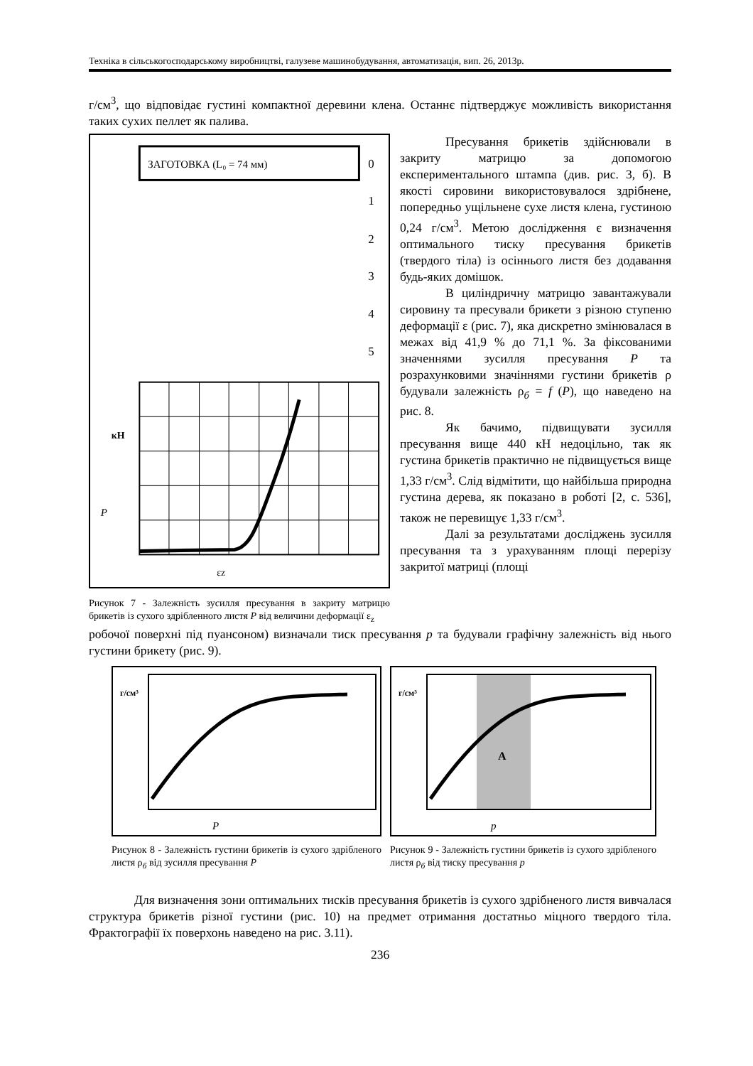Техніка в сільськогосподарському виробництві, галузеве машинобудування, автоматизація, вип. 26, 2013р.
г/см<sup>3</sup>, що відповідає густині компактної деревини клена. Останнє підтверджує можливість використання таких сухих пеллет як палива.
ЗАГОТОВКА (L₀ = 74 мм)
0
1
2
3
4
5
кН
P
εz
Рисунок 7 - Залежність зусилля пресування в закриту матрицю брикетів із сухого здрібленного листя P від величини деформації ε<sub>z</sub>
Пресування брикетів здійснювали в закриту матрицю за допомогою експериментального штампа (див. рис. 3, б). В якості сировини використовувалося здрібнене, попередньо ущільнене сухе листя клена, густиною 0,24 г/см<sup>3</sup>. Метою дослідження є визначення оптимального тиску пресування брикетів (твердого тіла) із осіннього листя без додавання будь-яких домішок.
В циліндричну матрицю завантажували сировину та пресували брикети з різною ступеню деформації ε (рис. 7), яка дискретно змінювалася в межах від 41,9 % до 71,1 %. За фіксованими значеннями зусилля пресування P та розрахунковими значіннями густини брикетів ρ будували залежність ρ<sub>б</sub> = f (P), що наведено на рис. 8.
Як бачимо, підвищувати зусилля пресування вище 440 кН недоцільно, так як густина брикетів практично не підвищується вище 1,33 г/см<sup>3</sup>. Слід відмітити, що найбільша природна густина дерева, як показано в роботі [2, с. 536], також не перевищує 1,33 г/см<sup>3</sup>.
Далі за результатами досліджень зусилля пресування та з урахуванням площі перерізу закритої матриці (площі
робочої поверхні під пуансоном) визначали тиск пресування p та будували графічну залежність від нього густини брикету (рис. 9).
г/см³
P
Рисунок 8 - Залежність густини брикетів із сухого здрібленого листя ρ<sub>б</sub> від зусилля пресування P
г/см³
A
p
Рисунок 9 - Залежність густини брикетів із сухого здрібленого листя ρ<sub>б</sub> від тиску пресування p
Для визначення зони оптимальних тисків пресування брикетів із сухого здрібненого листя вивчалася структура брикетів різної густини (рис. 10) на предмет отримання достатньо міцного твердого тіла. Фрактографії їх поверхонь наведено на рис. 3.11).
236